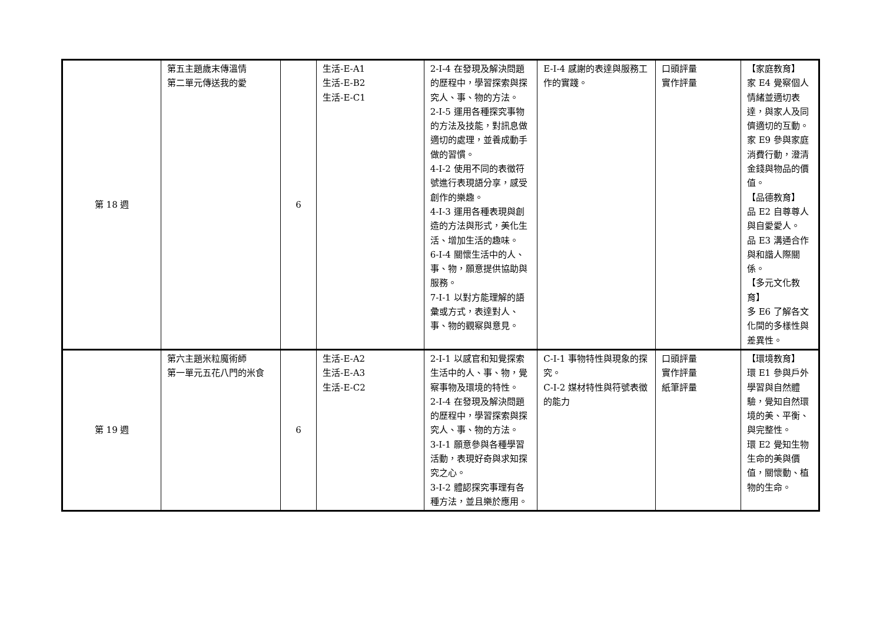| 第 18 週 | 第五主題歲末傳溫情 第二單元傳送我的愛 | 6 | 生活-E-A1 生活-E-B2 生活-E-C1 | 2-I-4 在發現及解決問題的歷程中，學習探索與探究人、事、物的方法。 2-I-5 運用各種探究事物的方法及技能，對訊息做適切的處理，並養成動手做的習慣。 4-I-2 使用不同的表徵符號進行表現語分享，感受創作的樂趣。 4-I-3 運用各種表現與創造的方法與形式，美化生活、增加生活的趣味。 6-I-4 關懷生活中的人、事、物，願意提供協助與服務。 7-I-1 以對方能理解的語彙或方式，表達對人、事、物的觀察與意見。 | E-I-4 感謝的表達與服務工作的實踐。 | 口頭評量 實作評量 | 【家庭教育】 家 E4 覺察個人情緒並適切表達，與家人及同儕適切的互動。 家 E9 參與家庭消費行動，澄清金錢與物品的價值。 【品德教育】 品 E2 自尊尊人與自愛愛人。 品 E3 溝通合作與和諧人際關係。 【多元文化教育】 多 E6 了解各文化間的多樣性與差異性。 |
| 第 19 週 | 第六主題米粒魔術師 第一單元五花八門的米食 | 6 | 生活-E-A2 生活-E-A3 生活-E-C2 | 2-I-1 以感官和知覺探索生活中的人、事、物，覺察事物及環境的特性。 2-I-4 在發現及解決問題的歷程中，學習探索與探究人、事、物的方法。 3-I-1 願意參與各種學習活動，表現好奇與求知探究之心。 3-I-2 體認探究事理有各種方法，並且樂於應用。 | C-I-1 事物特性與現象的探究。 C-I-2 媒材特性與符號表徵的能力 | 口頭評量 實作評量 紙筆評量 | 【環境教育】 環 E1 參與戶外學習與自然體驗，覺知自然環境的美、平衡、與完整性。 環 E2 覺知生物生命的美與價值，關懷動、植物的生命。 |